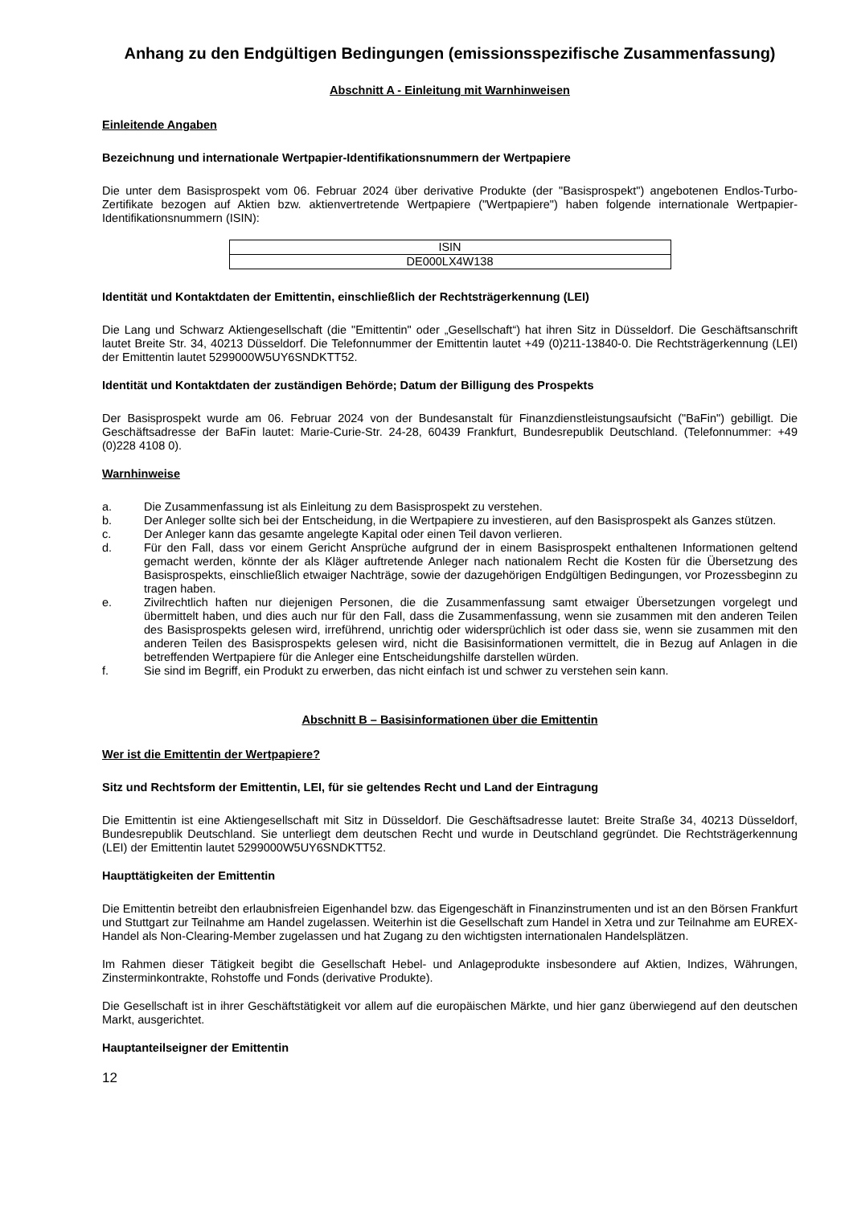Anhang zu den Endgültigen Bedingungen (emissionsspezifische Zusammenfassung)
Abschnitt A - Einleitung mit Warnhinweisen
Einleitende Angaben
Bezeichnung und internationale Wertpapier-Identifikationsnummern der Wertpapiere
Die unter dem Basisprospekt vom 06. Februar 2024 über derivative Produkte (der "Basisprospekt") angebotenen Endlos-Turbo-Zertifikate bezogen auf Aktien bzw. aktienvertretende Wertpapiere ("Wertpapiere") haben folgende internationale Wertpapier-Identifikationsnummern (ISIN):
| ISIN |
| --- |
| DE000LX4W138 |
Identität und Kontaktdaten der Emittentin, einschließlich der Rechtsträgerkennung (LEI)
Die Lang und Schwarz Aktiengesellschaft (die "Emittentin" oder „Gesellschaft“) hat ihren Sitz in Düsseldorf. Die Geschäftsanschrift lautet Breite Str. 34, 40213 Düsseldorf. Die Telefonnummer der Emittentin lautet +49 (0)211-13840-0. Die Rechtsträgerkennung (LEI) der Emittentin lautet 5299000W5UY6SNDKTT52.
Identität und Kontaktdaten der zuständigen Behörde; Datum der Billigung des Prospekts
Der Basisprospekt wurde am 06. Februar 2024 von der Bundesanstalt für Finanzdienstleistungsaufsicht ("BaFin") gebilligt. Die Geschäftsadresse der BaFin lautet: Marie-Curie-Str. 24-28, 60439 Frankfurt, Bundesrepublik Deutschland. (Telefonnummer: +49 (0)228 4108 0).
Warnhinweise
a. Die Zusammenfassung ist als Einleitung zu dem Basisprospekt zu verstehen.
b. Der Anleger sollte sich bei der Entscheidung, in die Wertpapiere zu investieren, auf den Basisprospekt als Ganzes stützen.
c. Der Anleger kann das gesamte angelegte Kapital oder einen Teil davon verlieren.
d. Für den Fall, dass vor einem Gericht Ansprüche aufgrund der in einem Basisprospekt enthaltenen Informationen geltend gemacht werden, könnte der als Kläger auftretende Anleger nach nationalem Recht die Kosten für die Übersetzung des Basisprospekts, einschließlich etwaiger Nachträge, sowie der dazugehörigen Endgültigen Bedingungen, vor Prozessbeginn zu tragen haben.
e. Zivilrechtlich haften nur diejenigen Personen, die die Zusammenfassung samt etwaiger Übersetzungen vorgelegt und übermittelt haben, und dies auch nur für den Fall, dass die Zusammenfassung, wenn sie zusammen mit den anderen Teilen des Basisprospekts gelesen wird, irreführend, unrichtig oder widersprüchlich ist oder dass sie, wenn sie zusammen mit den anderen Teilen des Basisprospekts gelesen wird, nicht die Basisinformationen vermittelt, die in Bezug auf Anlagen in die betreffenden Wertpapiere für die Anleger eine Entscheidungshilfe darstellen würden.
f. Sie sind im Begriff, ein Produkt zu erwerben, das nicht einfach ist und schwer zu verstehen sein kann.
Abschnitt B – Basisinformationen über die Emittentin
Wer ist die Emittentin der Wertpapiere?
Sitz und Rechtsform der Emittentin, LEI, für sie geltendes Recht und Land der Eintragung
Die Emittentin ist eine Aktiengesellschaft mit Sitz in Düsseldorf. Die Geschäftsadresse lautet: Breite Straße 34, 40213 Düsseldorf, Bundesrepublik Deutschland. Sie unterliegt dem deutschen Recht und wurde in Deutschland gegründet. Die Rechtsträgerkennung (LEI) der Emittentin lautet 5299000W5UY6SNDKTT52.
Haupttätigkeiten der Emittentin
Die Emittentin betreibt den erlaubnisfreien Eigenhandel bzw. das Eigengeschäft in Finanzinstrumenten und ist an den Börsen Frankfurt und Stuttgart zur Teilnahme am Handel zugelassen. Weiterhin ist die Gesellschaft zum Handel in Xetra und zur Teilnahme am EUREX-Handel als Non-Clearing-Member zugelassen und hat Zugang zu den wichtigsten internationalen Handelsplätzen.
Im Rahmen dieser Tätigkeit begibt die Gesellschaft Hebel- und Anlageprodukte insbesondere auf Aktien, Indizes, Währungen, Zinsterminkontrakte, Rohstoffe und Fonds (derivative Produkte).
Die Gesellschaft ist in ihrer Geschäftstätigkeit vor allem auf die europäischen Märkte, und hier ganz überwiegend auf den deutschen Markt, ausgerichtet.
Hauptanteilseigner der Emittentin
12